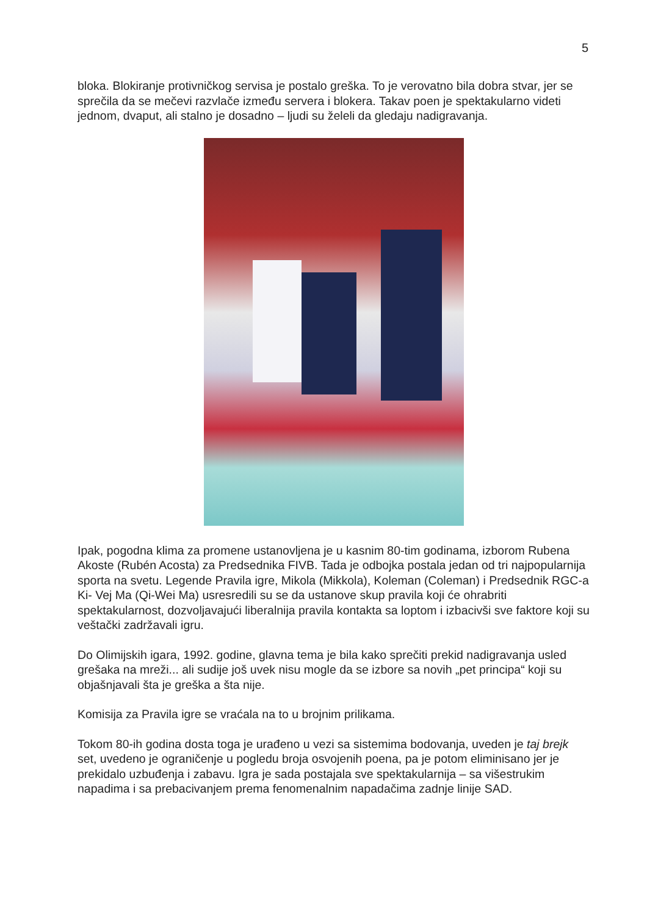5
bloka. Blokiranje protivničkog servisa je postalo greška. To je verovatno bila dobra stvar, jer se sprečila da se mečevi razvlače između servera i blokera. Takav poen je spektakularno videti jednom, dvaput, ali stalno je dosadno – ljudi su želeli da gledaju nadigravanja.
Ipak, pogodna klima za promene ustanovljena je u kasnim 80-tim godinama, izborom Rubena Akoste (Rubén Acosta) za Predsednika FIVB. Tada je odbojka postala jedan od tri najpopularnija sporta na svetu. Legende Pravila igre, Mikola (Mikkola), Koleman (Coleman) i Predsednik RGC-a Ki- Vej Ma (Qi-Wei Ma) usresredili su se da ustanove skup pravila koji će ohrabriti spektakularnost, dozvoljavajući liberalnija pravila kontakta sa loptom i izbacivši sve faktore koji su veštački zadržavali igru.
Do Olimijskih igara, 1992. godine, glavna tema je bila kako sprečiti prekid nadigravanja usled grešaka na mreži... ali sudije još uvek nisu mogle da se izbore sa novih „pet principa“ koji su objašnjavali šta je greška a šta nije.
Komisija za Pravila igre se vraćala na to u brojnim prilikama.
Tokom 80-ih godina dosta toga je urađeno u vezi sa sistemima bodovanja, uveden je taj brejk set, uvedeno je ograničenje u pogledu broja osvojenih poena, pa je potom eliminisano jer je prekidalo uzbuđenja i zabavu. Igra je sada postajala sve spektakularnija – sa višestrukim napadima i sa prebacivanjem prema fenomenalnim napadačima zadnje linije SAD.